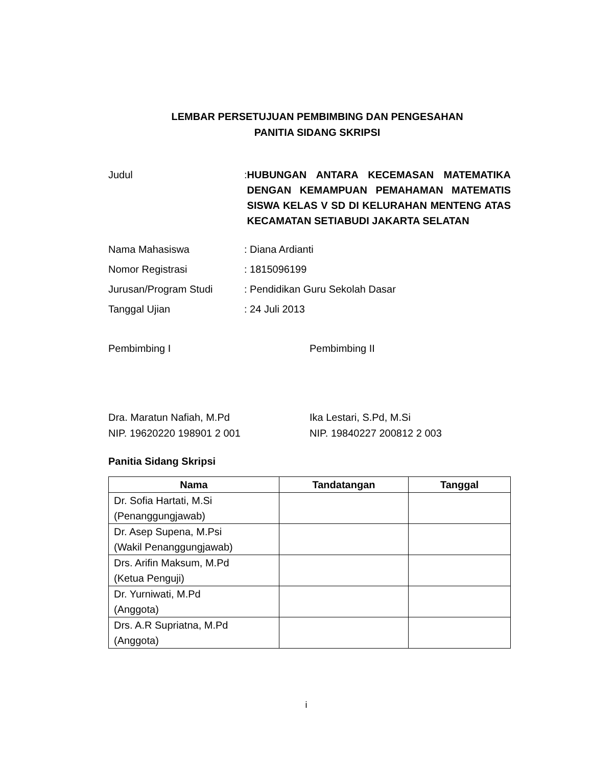LEMBAR PERSETUJUAN PEMBIMBING DAN PENGESAHAN
PANITIA SIDANG SKRIPSI
Judul : HUBUNGAN ANTARA KECEMASAN MATEMATIKA DENGAN KEMAMPUAN PEMAHAMAN MATEMATIS SISWA KELAS V SD DI KELURAHAN MENTENG ATAS KECAMATAN SETIABUDI JAKARTA SELATAN
Nama Mahasiswa : Diana Ardianti
Nomor Registrasi : 1815096199
Jurusan/Program Studi : Pendidikan Guru Sekolah Dasar
Tanggal Ujian : 24 Juli 2013
Pembimbing I Pembimbing II
Dra. Maratun Nafiah, M.Pd
NIP. 19620220 198901 2 001
Ika Lestari, S.Pd, M.Si
NIP. 19840227 200812 2 003
Panitia Sidang Skripsi
| Nama | Tandatangan | Tanggal |
| --- | --- | --- |
| Dr. Sofia Hartati, M.Si (Penanggungjawab) | | |
| Dr. Asep Supena, M.Psi (Wakil Penanggungjawab) | | |
| Drs. Arifin Maksum, M.Pd (Ketua Penguji) | | |
| Dr. Yurniwati, M.Pd (Anggota) | | |
| Drs. A.R Supriatna, M.Pd (Anggota) | | |
i